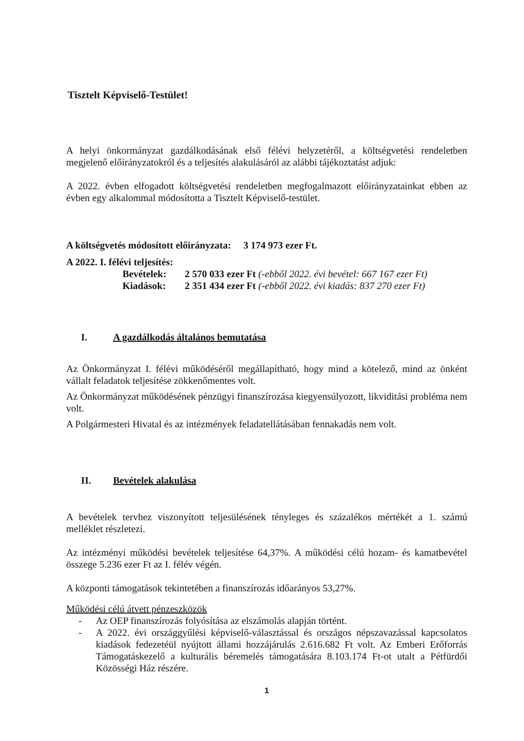Tisztelt Képviselő-Testület!
A helyi önkormányzat gazdálkodásának első félévi helyzetéről, a költségvetési rendeletben megjelenő előirányzatokról és a teljesítés alakulásáról az alábbi tájékoztatást adjuk:
A 2022. évben elfogadott költségvetési rendeletben megfogalmazott előirányzatainkat ebben az évben egy alkalommal módosította a Tisztelt Képviselő-testület.
A költségvetés módosított előirányzata: 3 174 973 ezer Ft.
A 2022. I. félévi teljesítés:
Bevételek: 2 570 033 ezer Ft (-ebből 2022. évi bevétel: 667 167 ezer Ft)
Kiadások: 2 351 434 ezer Ft (-ebből 2022. évi kiadás: 837 270 ezer Ft)
I. A gazdálkodás általános bemutatása
Az Önkormányzat I. félévi működéséről megállapítható, hogy mind a kötelező, mind az önként vállalt feladatok teljesítése zökkenőmentes volt.
Az Önkormányzat működésének pénzügyi finanszírozása kiegyensúlyozott, likviditási probléma nem volt.
A Polgármesteri Hivatal és az intézmények feladatellátásában fennakadás nem volt.
II. Bevételek alakulása
A bevételek tervhez viszonyított teljesülésének tényleges és százalékos mértékét a 1. számú melléklet részletezi.
Az intézményi működési bevételek teljesítése 64,37%. A működési célú hozam- és kamatbevétel összege 5.236 ezer Ft az I. félév végén.
A központi támogatások tekintetében a finanszírozás időarányos 53,27%.
Működési célú átvett pénzeszközök
- Az OEP finanszírozás folyósítása az elszámolás alapján történt.
- A 2022. évi országgyűlési képviselő-választással és országos népszavazással kapcsolatos kiadások fedezetéül nyújtott állami hozzájárulás 2.616.682 Ft volt. Az Emberi Erőforrás Támogatáskezelő a kulturális béremelés támogatására 8.103.174 Ft-ot utalt a Pétfürdői Közösségi Ház részére.
1